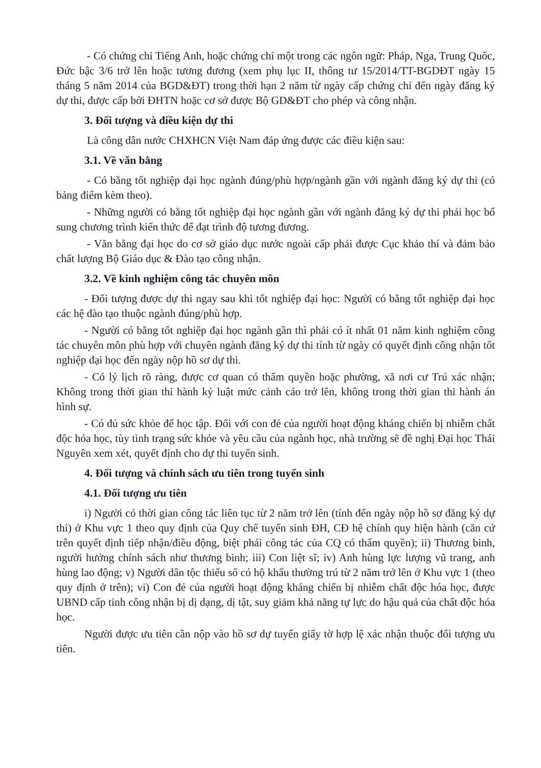- Có chứng chỉ Tiếng Anh, hoặc chứng chỉ một trong các ngôn ngữ: Pháp, Nga, Trung Quốc, Đức bậc 3/6 trở lên hoặc tương đương (xem phụ lục II, thông tư 15/2014/TT-BGDĐT ngày 15 tháng 5 năm 2014 của BGD&ĐT) trong thời hạn 2 năm từ ngày cấp chứng chỉ đến ngày đăng ký dự thi, được cấp bởi ĐHTN hoặc cơ sở được Bộ GD&ĐT cho phép và công nhận.
3. Đối tượng và điều kiện dự thi
Là công dân nước CHXHCN Việt Nam đáp ứng được các điều kiện sau:
3.1. Về văn bằng
- Có bằng tốt nghiệp đại học ngành đúng/phù hợp/ngành gần với ngành đăng ký dự thi (có bảng điểm kèm theo).
- Những người có bằng tốt nghiệp đại học ngành gần với ngành đăng ký dự thi phải học bổ sung chương trình kiến thức để đạt trình độ tương đương.
- Văn bằng đại học do cơ sở giáo dục nước ngoài cấp phải được Cục khảo thí và đảm bảo chất lượng Bộ Giáo dục & Đào tạo công nhận.
3.2. Về kinh nghiệm công tác chuyên môn
- Đối tượng được dự thi ngay sau khi tốt nghiệp đại học: Người có bằng tốt nghiệp đại học các hệ đào tạo thuộc ngành đúng/phù hợp.
- Người có bằng tốt nghiệp đại học ngành gần thì phải có ít nhất 01 năm kinh nghiệm công tác chuyên môn phù hợp với chuyên ngành đăng ký dự thi tính từ ngày có quyết định công nhận tốt nghiệp đại học đến ngày nộp hồ sơ dự thi.
- Có lý lịch rõ ràng, được cơ quan có thẩm quyền hoặc phường, xã nơi cư Trú xác nhận; Không trong thời gian thi hành kỷ luật mức cảnh cáo trở lên, không trong thời gian thi hành án hình sự.
- Có đủ sức khỏe để học tập. Đối với con đẻ của người hoạt động kháng chiến bị nhiễm chất độc hóa học, tùy tình trạng sức khỏe và yêu cầu của ngành học, nhà trường sẽ đề nghị Đại học Thái Nguyên xem xét, quyết định cho dự thi tuyển sinh.
4. Đối tượng và chính sách ưu tiên trong tuyển sinh
4.1. Đối tượng ưu tiên
i) Người có thời gian công tác liên tục từ 2 năm trở lên (tính đến ngày nộp hồ sơ đăng ký dự thi) ở Khu vực 1 theo quy định của Quy chế tuyển sinh ĐH, CĐ hệ chính quy hiện hành (căn cứ trên quyết định tiếp nhận/điều động, biệt phái công tác của CQ có thẩm quyền); ii) Thương binh, người hưởng chính sách như thương binh; iii) Con liệt sĩ; iv) Anh hùng lực lượng vũ trang, anh hùng lao động; v) Người dân tộc thiểu số có hộ khẩu thường trú từ 2 năm trở lên ở Khu vực 1 (theo quy định ở trên); vi) Con đẻ của người hoạt động kháng chiến bị nhiễm chất độc hóa học, được UBND cấp tỉnh công nhận bị dị dạng, dị tật, suy giảm khả năng tự lực do hậu quả của chất độc hóa học.
Người được ưu tiên cần nộp vào hồ sơ dự tuyển giấy tờ hợp lệ xác nhận thuộc đối tượng ưu tiên.